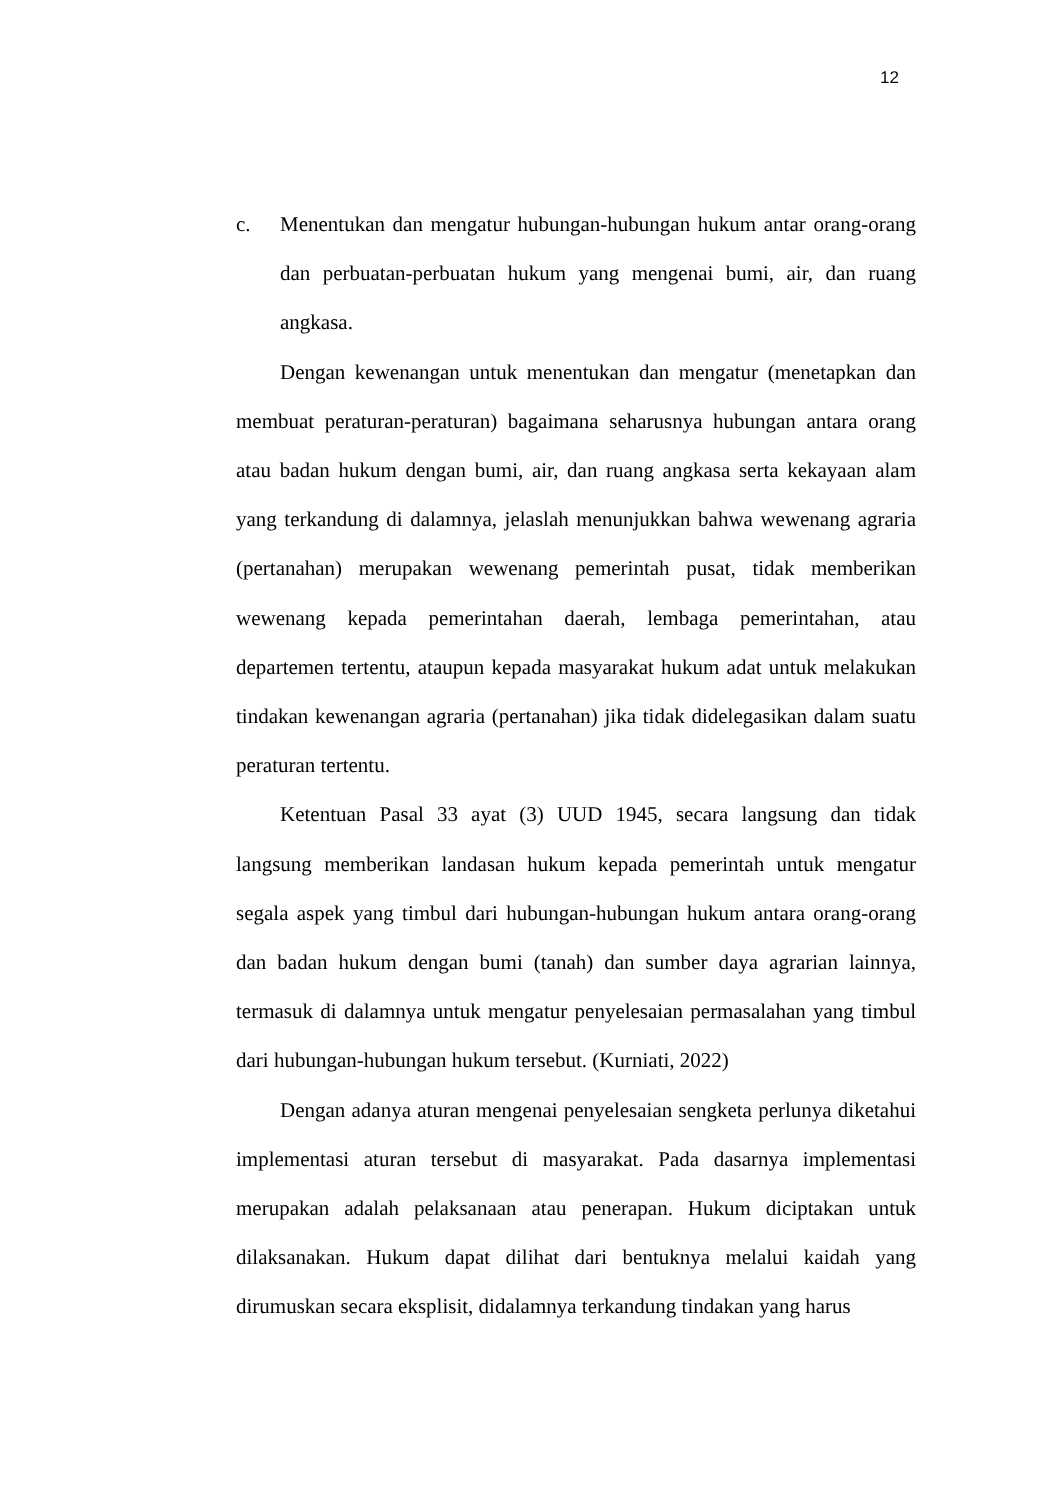12
c. Menentukan dan mengatur hubungan-hubungan hukum antar orang-orang dan perbuatan-perbuatan hukum yang mengenai bumi, air, dan ruang angkasa.
Dengan kewenangan untuk menentukan dan mengatur (menetapkan dan membuat peraturan-peraturan) bagaimana seharusnya hubungan antara orang atau badan hukum dengan bumi, air, dan ruang angkasa serta kekayaan alam yang terkandung di dalamnya, jelaslah menunjukkan bahwa wewenang agraria (pertanahan) merupakan wewenang pemerintah pusat, tidak memberikan wewenang kepada pemerintahan daerah, lembaga pemerintahan, atau departemen tertentu, ataupun kepada masyarakat hukum adat untuk melakukan tindakan kewenangan agraria (pertanahan) jika tidak didelegasikan dalam suatu peraturan tertentu.
Ketentuan Pasal 33 ayat (3) UUD 1945, secara langsung dan tidak langsung memberikan landasan hukum kepada pemerintah untuk mengatur segala aspek yang timbul dari hubungan-hubungan hukum antara orang-orang dan badan hukum dengan bumi (tanah) dan sumber daya agrarian lainnya, termasuk di dalamnya untuk mengatur penyelesaian permasalahan yang timbul dari hubungan-hubungan hukum tersebut. (Kurniati, 2022)
Dengan adanya aturan mengenai penyelesaian sengketa perlunya diketahui implementasi aturan tersebut di masyarakat. Pada dasarnya implementasi merupakan adalah pelaksanaan atau penerapan. Hukum diciptakan untuk dilaksanakan. Hukum dapat dilihat dari bentuknya melalui kaidah yang dirumuskan secara eksplisit, didalamnya terkandung tindakan yang harus